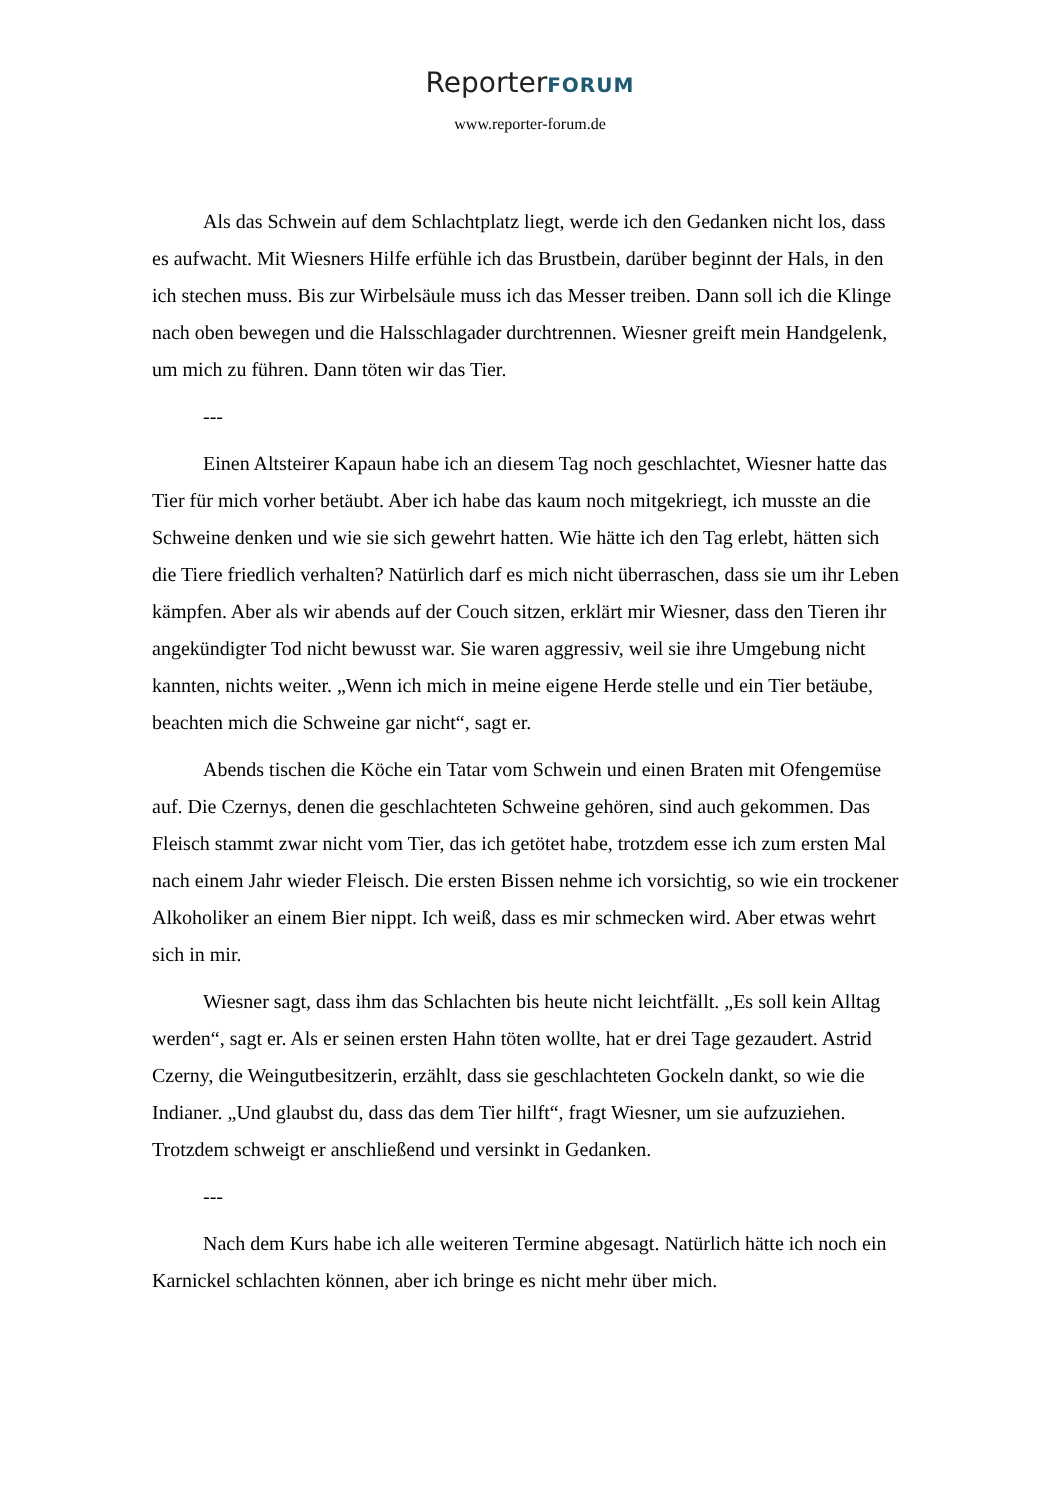ReporterFORUM
www.reporter-forum.de
Als das Schwein auf dem Schlachtplatz liegt, werde ich den Gedanken nicht los, dass es aufwacht. Mit Wiesners Hilfe erfühle ich das Brustbein, darüber beginnt der Hals, in den ich stechen muss. Bis zur Wirbelsäule muss ich das Messer treiben. Dann soll ich die Klinge nach oben bewegen und die Halsschlagader durchtrennen. Wiesner greift mein Handgelenk, um mich zu führen. Dann töten wir das Tier.
---
Einen Altsteirer Kapaun habe ich an diesem Tag noch geschlachtet, Wiesner hatte das Tier für mich vorher betäubt. Aber ich habe das kaum noch mitgekriegt, ich musste an die Schweine denken und wie sie sich gewehrt hatten. Wie hätte ich den Tag erlebt, hätten sich die Tiere friedlich verhalten? Natürlich darf es mich nicht überraschen, dass sie um ihr Leben kämpfen. Aber als wir abends auf der Couch sitzen, erklärt mir Wiesner, dass den Tieren ihr angekündigter Tod nicht bewusst war. Sie waren aggressiv, weil sie ihre Umgebung nicht kannten, nichts weiter. „Wenn ich mich in meine eigene Herde stelle und ein Tier betäube, beachten mich die Schweine gar nicht“, sagt er.
Abends tischen die Köche ein Tatar vom Schwein und einen Braten mit Ofengemüse auf. Die Czernys, denen die geschlachteten Schweine gehören, sind auch gekommen. Das Fleisch stammt zwar nicht vom Tier, das ich getötet habe, trotzdem esse ich zum ersten Mal nach einem Jahr wieder Fleisch. Die ersten Bissen nehme ich vorsichtig, so wie ein trockener Alkoholiker an einem Bier nippt. Ich weiß, dass es mir schmecken wird. Aber etwas wehrt sich in mir.
Wiesner sagt, dass ihm das Schlachten bis heute nicht leichtfällt. „Es soll kein Alltag werden“, sagt er. Als er seinen ersten Hahn töten wollte, hat er drei Tage gezaudert. Astrid Czerny, die Weingutbesitzerin, erzählt, dass sie geschlachteten Gockeln dankt, so wie die Indianer. „Und glaubst du, dass das dem Tier hilft“, fragt Wiesner, um sie aufzuziehen. Trotzdem schweigt er anschließend und versinkt in Gedanken.
---
Nach dem Kurs habe ich alle weiteren Termine abgesagt. Natürlich hätte ich noch ein Karnickel schlachten können, aber ich bringe es nicht mehr über mich.